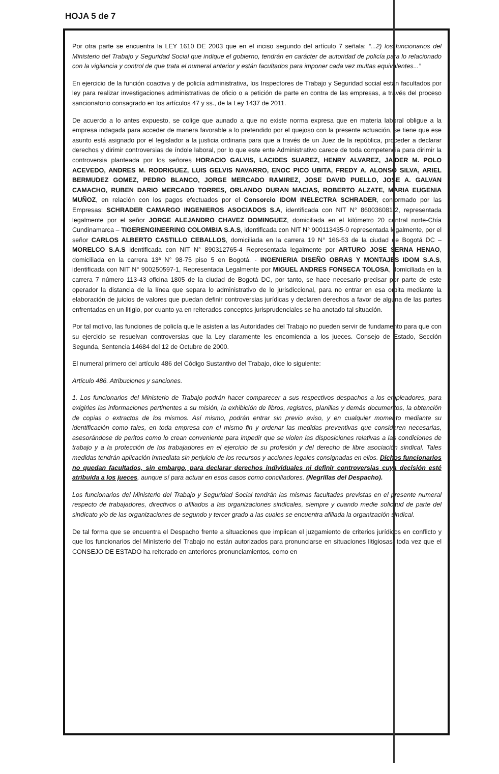HOJA 5 de 7
Por otra parte se encuentra la LEY 1610 DE 2003 que en el inciso segundo del artículo 7 señala: “...2) los funcionarios del Ministerio del Trabajo y Seguridad Social que indique el gobierno, tendrán en carácter de autoridad de policía para lo relacionado con la vigilancia y control de que trata el numeral anterior y están facultados para imponer cada vez multas equivalentes...”
En ejercicio de la función coactiva y de policía administrativa, los Inspectores de Trabajo y Seguridad social están facultados por ley para realizar investigaciones administrativas de oficio o a petición de parte en contra de las empresas, a través del proceso sancionatorio consagrado en los artículos 47 y ss., de la Ley 1437 de 2011.
De acuerdo a lo antes expuesto, se colige que aunado a que no existe norma expresa que en materia laboral obligue a la empresa indagada para acceder de manera favorable a lo pretendido por el quejoso con la presente actuación, se tiene que ese asunto está asignado por el legislador a la justicia ordinaria para que a través de un Juez de la república, proceder a declarar derechos y dirimir controversias de índole laboral, por lo que este ente Administrativo carece de toda competencia para dirimir la controversia planteada por los señores HORACIO GALVIS, LACIDES SUAREZ, HENRY ALVAREZ, JAIDER M. POLO ACEVEDO, ANDRES M. RODRIGUEZ, LUIS GELVIS NAVARRO, ENOC PICO UBITA, FREDY A. ALONSO SILVA, ARIEL BERMUDEZ GOMEZ, PEDRO BLANCO, JORGE MERCADO RAMIREZ, JOSE DAVID PUELLO, JOSE A. GALVAN CAMACHO, RUBEN DARIO MERCADO TORRES, ORLANDO DURAN MACIAS, ROBERTO ALZATE, MARIA EUGENIA MUÑOZ, en relación con los pagos efectuados por el Consorcio IDOM INELECTRA SCHRADER, conformado por las Empresas: SCHRADER CAMARGO INGENIEROS ASOCIADOS S.A, identificada con NIT N° 860036081-2, representada legalmente por el señor JORGE ALEJANDRO CHAVEZ DOMINGUEZ, domiciliada en el kilómetro 20 central norte-Chía Cundinamarca – TIGERENGINEERING COLOMBIA S.A.S, identificada con NIT N° 900113435-0 representada legalmente, por el señor CARLOS ALBERTO CASTILLO CEBALLOS, domiciliada en la carrera 19 N° 166-53 de la ciudad de Bogotá DC – MORELCO S.A.S identificada con NIT N° 890312765-4 Representada legalmente por ARTURO JOSE SERNA HENAO, domiciliada en la carrera 13ª N° 98-75 piso 5 en Bogotá. - INGENIERIA DISEÑO OBRAS Y MONTAJES IDOM S.A.S, identificada con NIT N° 900250597-1, Representada Legalmente por MIGUEL ANDRES FONSECA TOLOSA, domiciliada en la carrera 7 número 113-43 oficina 1805 de la ciudad de Bogotá DC, por tanto, se hace necesario precisar por parte de este operador la distancia de la línea que separa lo administrativo de lo jurisdiccional, para no entrar en esa orbita mediante la elaboración de juicios de valores que puedan definir controversias jurídicas y declaren derechos a favor de alguna de las partes enfrentadas en un litigio, por cuanto ya en reiterados conceptos jurisprudenciales se ha anotado tal situación.
Por tal motivo, las funciones de policía que le asisten a las Autoridades del Trabajo no pueden servir de fundamento para que con su ejercicio se resuelvan controversias que la Ley claramente les encomienda a los jueces. Consejo de Estado, Sección Segunda, Sentencia 14684 del 12 de Octubre de 2000.
El numeral primero del artículo 486 del Código Sustantivo del Trabajo, dice lo siguiente:
Artículo 486. Atribuciones y sanciones.
1. Los funcionarios del Ministerio de Trabajo podrán hacer comparecer a sus respectivos despachos a los empleadores, para exigirles las informaciones pertinentes a su misión, la exhibición de libros, registros, planillas y demás documentos, la obtención de copias o extractos de los mismos. Así mismo, podrán entrar sin previo aviso, y en cualquier momento mediante su identificación como tales, en toda empresa con el mismo fin y ordenar las medidas preventivas que consideren necesarias, asesorándose de peritos como lo crean conveniente para impedir que se violen las disposiciones relativas a las condiciones de trabajo y a la protección de los trabajadores en el ejercicio de su profesión y del derecho de libre asociación sindical. Tales medidas tendrán aplicación inmediata sin perjuicio de los recursos y acciones legales consignadas en ellos. Dichos funcionarios no quedan facultados, sin embargo, para declarar derechos individuales ni definir controversias cuya decisión esté atribuida a los jueces, aunque sí para actuar en esos casos como conciliadores. (Negrillas del Despacho).
Los funcionarios del Ministerio del Trabajo y Seguridad Social tendrán las mismas facultades previstas en el presente numeral respecto de trabajadores, directivos o afiliados a las organizaciones sindicales, siempre y cuando medie solicitud de parte del sindicato y/o de las organizaciones de segundo y tercer grado a las cuales se encuentra afiliada la organización sindical.
De tal forma que se encuentra el Despacho frente a situaciones que implican el juzgamiento de criterios jurídicos en conflicto y que los funcionarios del Ministerio del Trabajo no están autorizados para pronunciarse en situaciones litigiosas, toda vez que el CONSEJO DE ESTADO ha reiterado en anteriores pronunciamientos, como en